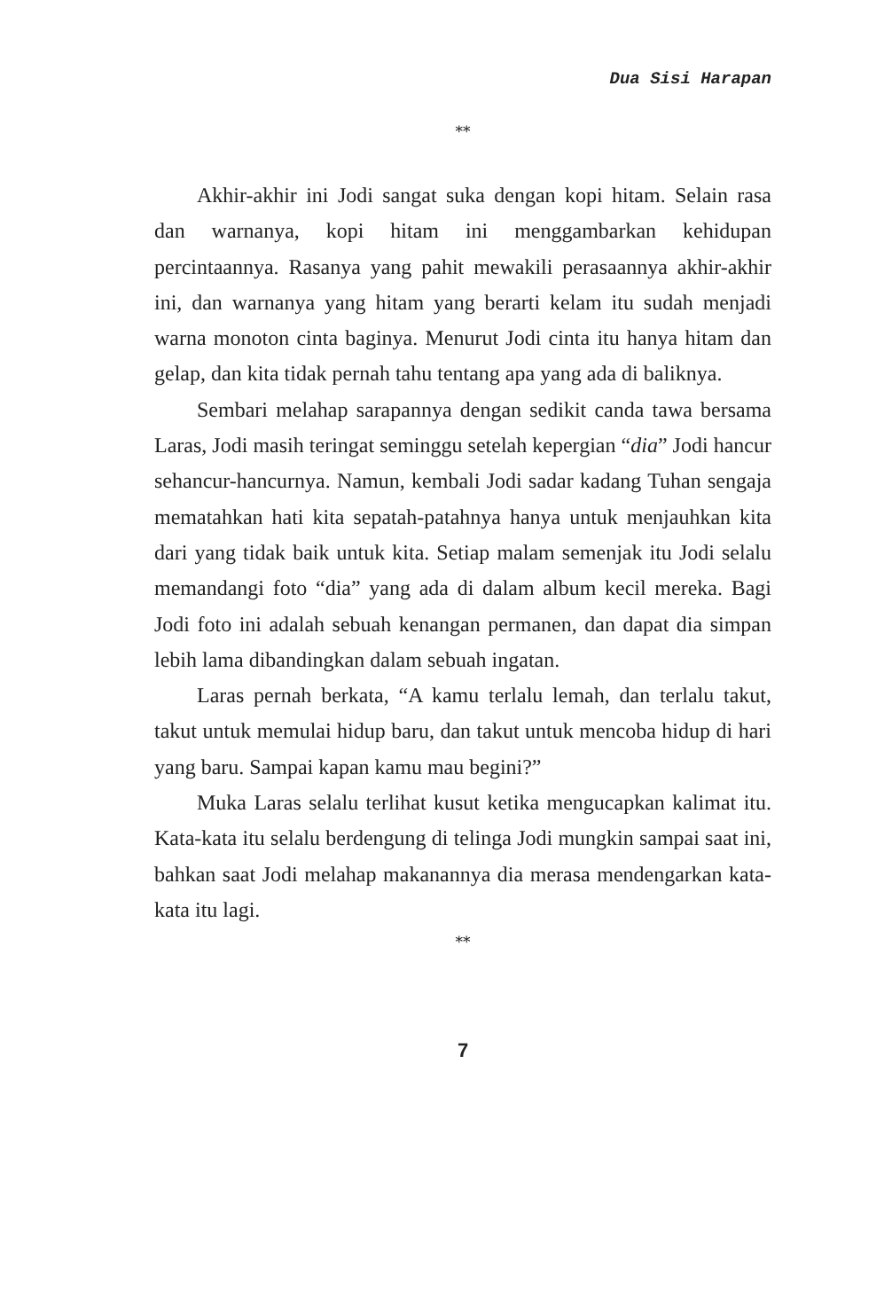Dua Sisi Harapan
**
Akhir-akhir ini Jodi sangat suka dengan kopi hitam. Selain rasa dan warnanya, kopi hitam ini menggambarkan kehidupan percintaannya. Rasanya yang pahit mewakili perasaannya akhir-akhir ini, dan warnanya yang hitam yang berarti kelam itu sudah menjadi warna monoton cinta baginya. Menurut Jodi cinta itu hanya hitam dan gelap, dan kita tidak pernah tahu tentang apa yang ada di baliknya.
Sembari melahap sarapannya dengan sedikit canda tawa bersama Laras, Jodi masih teringat seminggu setelah kepergian “dia” Jodi hancur sehancur-hancurnya. Namun, kembali Jodi sadar kadang Tuhan sengaja mematahkan hati kita sepatah-patahnya hanya untuk menjauhkan kita dari yang tidak baik untuk kita. Setiap malam semenjak itu Jodi selalu memandangi foto “dia” yang ada di dalam album kecil mereka. Bagi Jodi foto ini adalah sebuah kenangan permanen, dan dapat dia simpan lebih lama dibandingkan dalam sebuah ingatan.
Laras pernah berkata, “A kamu terlalu lemah, dan terlalu takut, takut untuk memulai hidup baru, dan takut untuk mencoba hidup di hari yang baru. Sampai kapan kamu mau begini?”
Muka Laras selalu terlihat kusut ketika mengucapkan kalimat itu. Kata-kata itu selalu berdengung di telinga Jodi mungkin sampai saat ini, bahkan saat Jodi melahap makanannya dia merasa mendengarkan kata-kata itu lagi.
**
7